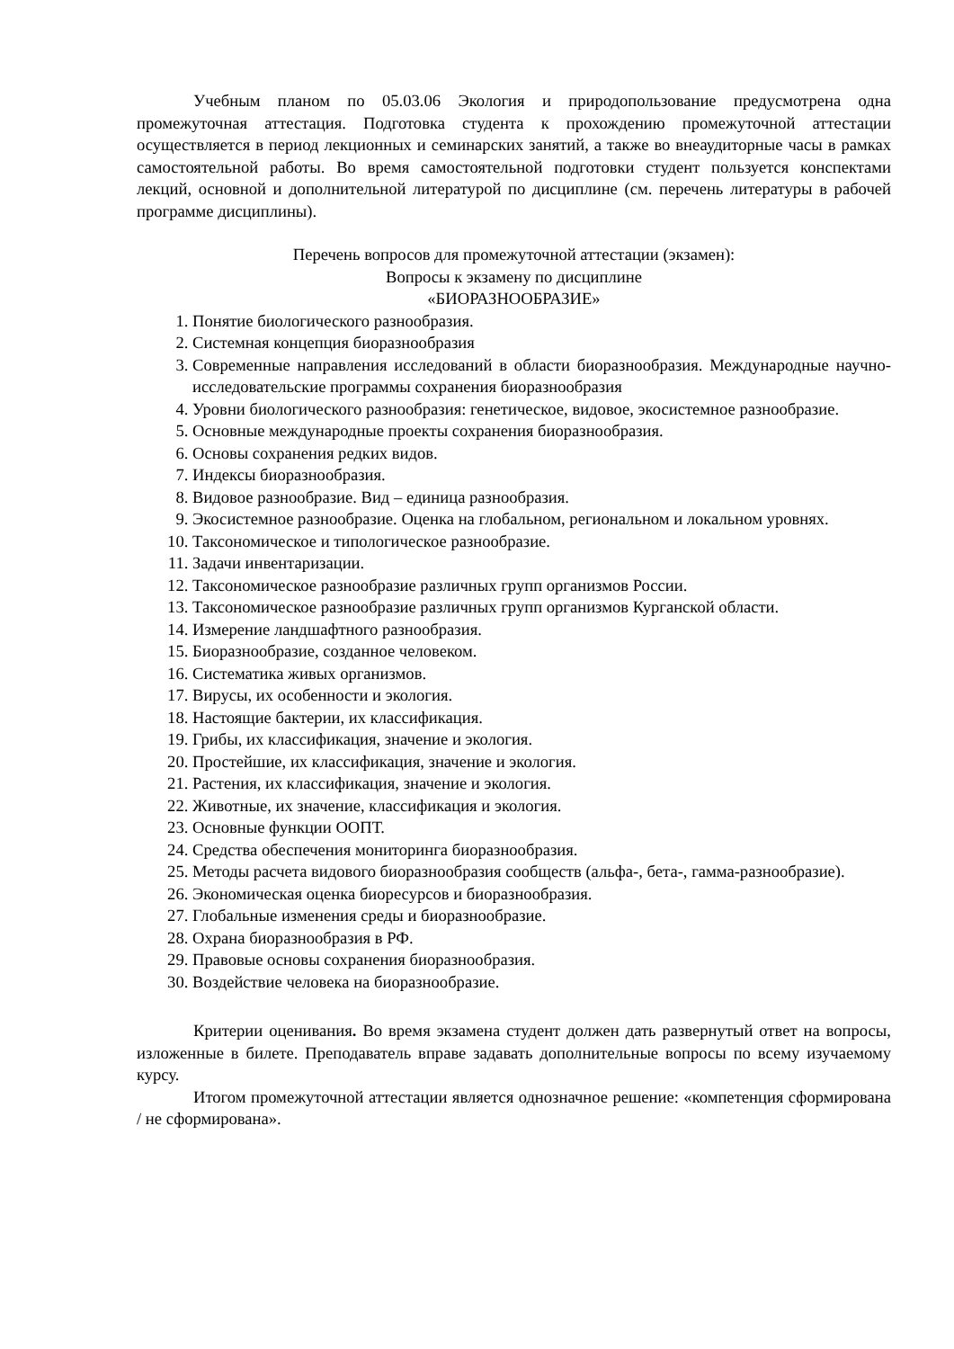Учебным планом по 05.03.06 Экология и природопользование предусмотрена одна промежуточная аттестация. Подготовка студента к прохождению промежуточной аттестации осуществляется в период лекционных и семинарских занятий, а также во внеаудиторные часы в рамках самостоятельной работы. Во время самостоятельной подготовки студент пользуется конспектами лекций, основной и дополнительной литературой по дисциплине (см. перечень литературы в рабочей программе дисциплины).
Перечень вопросов для промежуточной аттестации (экзамен):
Вопросы к экзамену по дисциплине
«БИОРАЗНООБРАЗИЕ»
1. Понятие биологического разнообразия.
2. Системная концепция биоразнообразия
3. Современные направления исследований в области биоразнообразия. Международные научно-исследовательские программы сохранения биоразнообразия
4. Уровни биологического разнообразия: генетическое, видовое, экосистемное разнообразие.
5. Основные международные проекты сохранения биоразнообразия.
6. Основы сохранения редких видов.
7. Индексы биоразнообразия.
8. Видовое разнообразие. Вид – единица разнообразия.
9. Экосистемное разнообразие. Оценка на глобальном, региональном и локальном уровнях.
10. Таксономическое и типологическое разнообразие.
11. Задачи инвентаризации.
12. Таксономическое разнообразие различных групп организмов России.
13. Таксономическое разнообразие различных групп организмов Курганской области.
14. Измерение ландшафтного разнообразия.
15. Биоразнообразие, созданное человеком.
16. Систематика живых организмов.
17. Вирусы, их особенности и экология.
18. Настоящие бактерии, их классификация.
19. Грибы, их классификация, значение и экология.
20. Простейшие, их классификация, значение и экология.
21. Растения, их классификация, значение и экология.
22. Животные, их значение, классификация и экология.
23. Основные функции ООПТ.
24. Средства обеспечения мониторинга биоразнообразия.
25. Методы расчета видового биоразнообразия сообществ (альфа-, бета-, гамма-разнообразие).
26. Экономическая оценка биоресурсов и биоразнообразия.
27. Глобальные изменения среды и биоразнообразие.
28. Охрана биоразнообразия в РФ.
29. Правовые основы сохранения биоразнообразия.
30. Воздействие человека на биоразнообразие.
Критерии оценивания. Во время экзамена студент должен дать развернутый ответ на вопросы, изложенные в билете. Преподаватель вправе задавать дополнительные вопросы по всему изучаемому курсу.
Итогом промежуточной аттестации является однозначное решение: «компетенция сформирована / не сформирована».